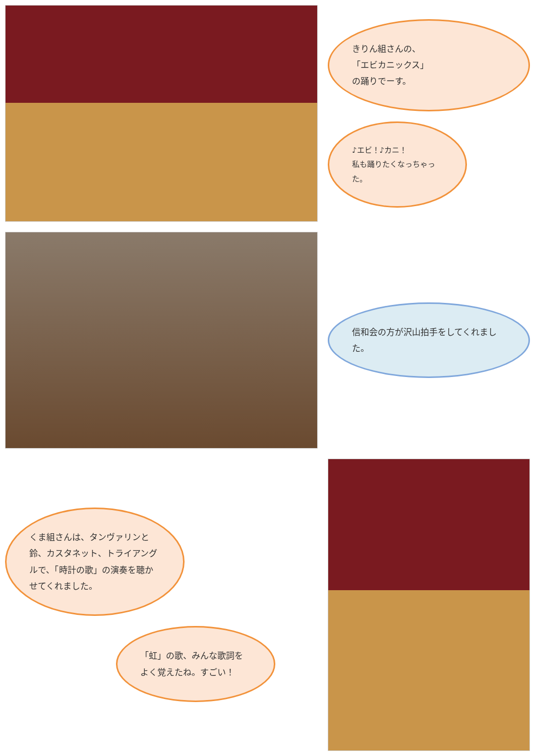きりん組さんの、
「エビカニックス」
の踊りでーす。
♪エビ！♪カニ！
私も踊りたくなっちゃった。
信和会の方が沢山拍手をしてくれました。
くま組さんは、タンヴァリンと鈴、カスタネット、トライアングルで、「時計の歌」の演奏を聴かせてくれました。
「虹」の歌、みんな歌詞をよく覚えたね。すごい！